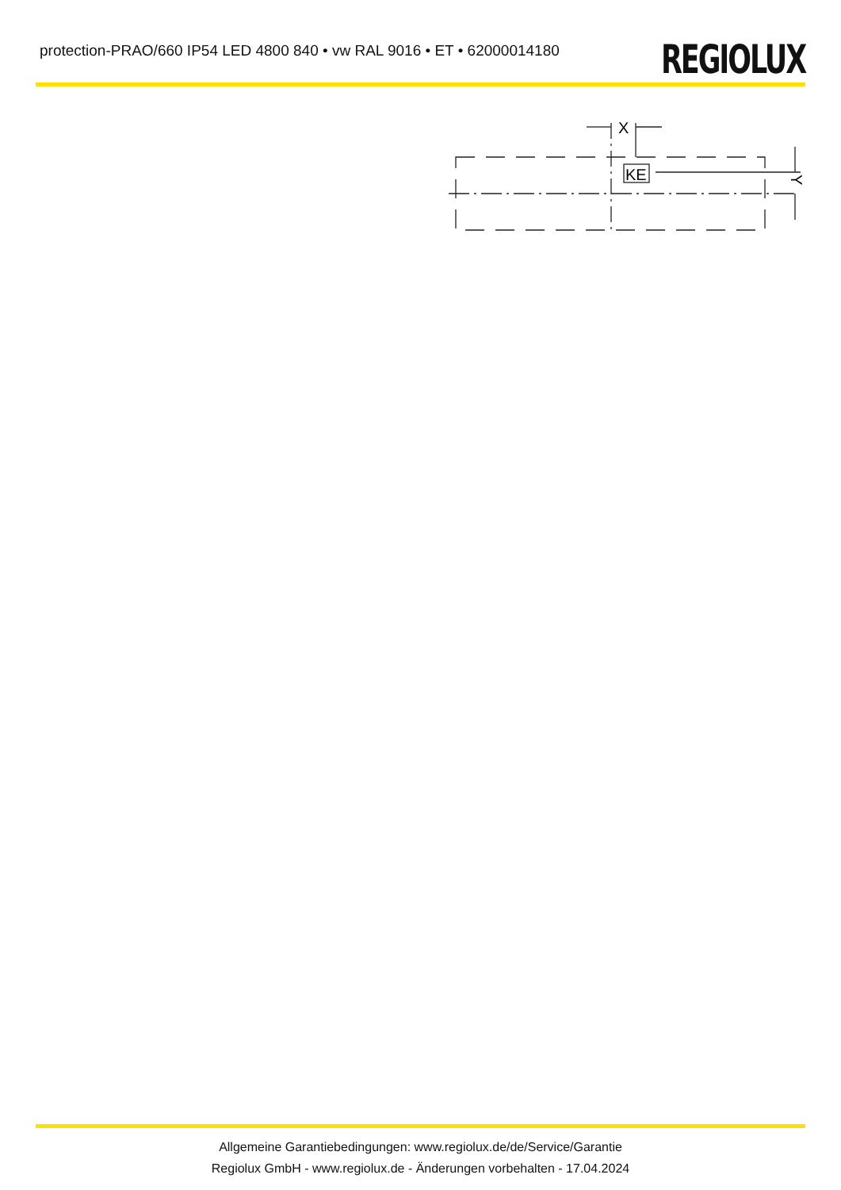protection-PRAO/660 IP54 LED 4800 840 • vw RAL 9016 • ET • 62000014180
REGIOLUX
X
KE
Y
Allgemeine Garantiebedingungen: www.regiolux.de/de/Service/Garantie
Regiolux GmbH - www.regiolux.de - Änderungen vorbehalten - 17.04.2024